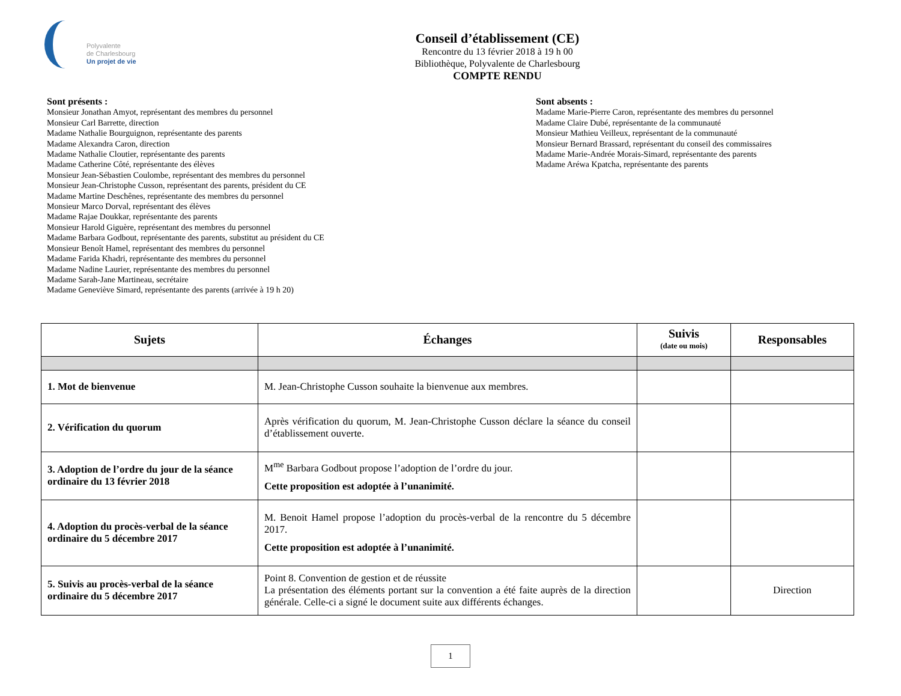Polyvalente
de Charlesbourg
Un projet de vie
Conseil d’établissement (CE)
Rencontre du 13 février 2018 à 19 h 00
Bibliothèque, Polyvalente de Charlesbourg
COMPTE RENDU
Sont présents :
Monsieur Jonathan Amyot, représentant des membres du personnel
Monsieur Carl Barrette, direction
Madame Nathalie Bourguignon, représentante des parents
Madame Alexandra Caron, direction
Madame Nathalie Cloutier, représentante des parents
Madame Catherine Côté, représentante des élèves
Monsieur Jean-Sébastien Coulombe, représentant des membres du personnel
Monsieur Jean-Christophe Cusson, représentant des parents, président du CE
Madame Martine Deschênes, représentante des membres du personnel
Monsieur Marco Dorval, représentant des élèves
Madame Rajae Doukkar, représentante des parents
Monsieur Harold Giguère, représentant des membres du personnel
Madame Barbara Godbout, représentante des parents, substitut au président du CE
Monsieur Benoît Hamel, représentant des membres du personnel
Madame Farida Khadri, représentante des membres du personnel
Madame Nadine Laurier, représentante des membres du personnel
Madame Sarah-Jane Martineau, secrétaire
Madame Geneviève Simard, représentante des parents (arrivée à 19 h 20)
Sont absents :
Madame Marie-Pierre Caron, représentante des membres du personnel
Madame Claire Dubé, représentante de la communauté
Monsieur Mathieu Veilleux, représentant de la communauté
Monsieur Bernard Brassard, représentant du conseil des commissaires
Madame Marie-Andrée Morais-Simard, représentante des parents
Madame Aréwa Kpatcha, représentante des parents
| Sujets | Échanges | Suivis (date ou mois) | Responsables |
| --- | --- | --- | --- |
| 1. Mot de bienvenue | M. Jean-Christophe Cusson souhaite la bienvenue aux membres. | | |
| 2. Vérification du quorum | Après vérification du quorum, M. Jean-Christophe Cusson déclare la séance du conseil d’établissement ouverte. | | |
| 3. Adoption de l’ordre du jour de la séance ordinaire du 13 février 2018 | M<sup>me</sup> Barbara Godbout propose l’adoption de l’ordre du jour. Cette proposition est adoptée à l’unanimité. | | |
| 4. Adoption du procès-verbal de la séance ordinaire du 5 décembre 2017 | M. Benoit Hamel propose l’adoption du procès-verbal de la rencontre du 5 décembre 2017. Cette proposition est adoptée à l’unanimité. | | |
| 5. Suivis au procès-verbal de la séance ordinaire du 5 décembre 2017 | Point 8. Convention de gestion et de réussite La présentation des éléments portant sur la convention a été faite auprès de la direction générale. Celle-ci a signé le document suite aux différents échanges. | | Direction |
1